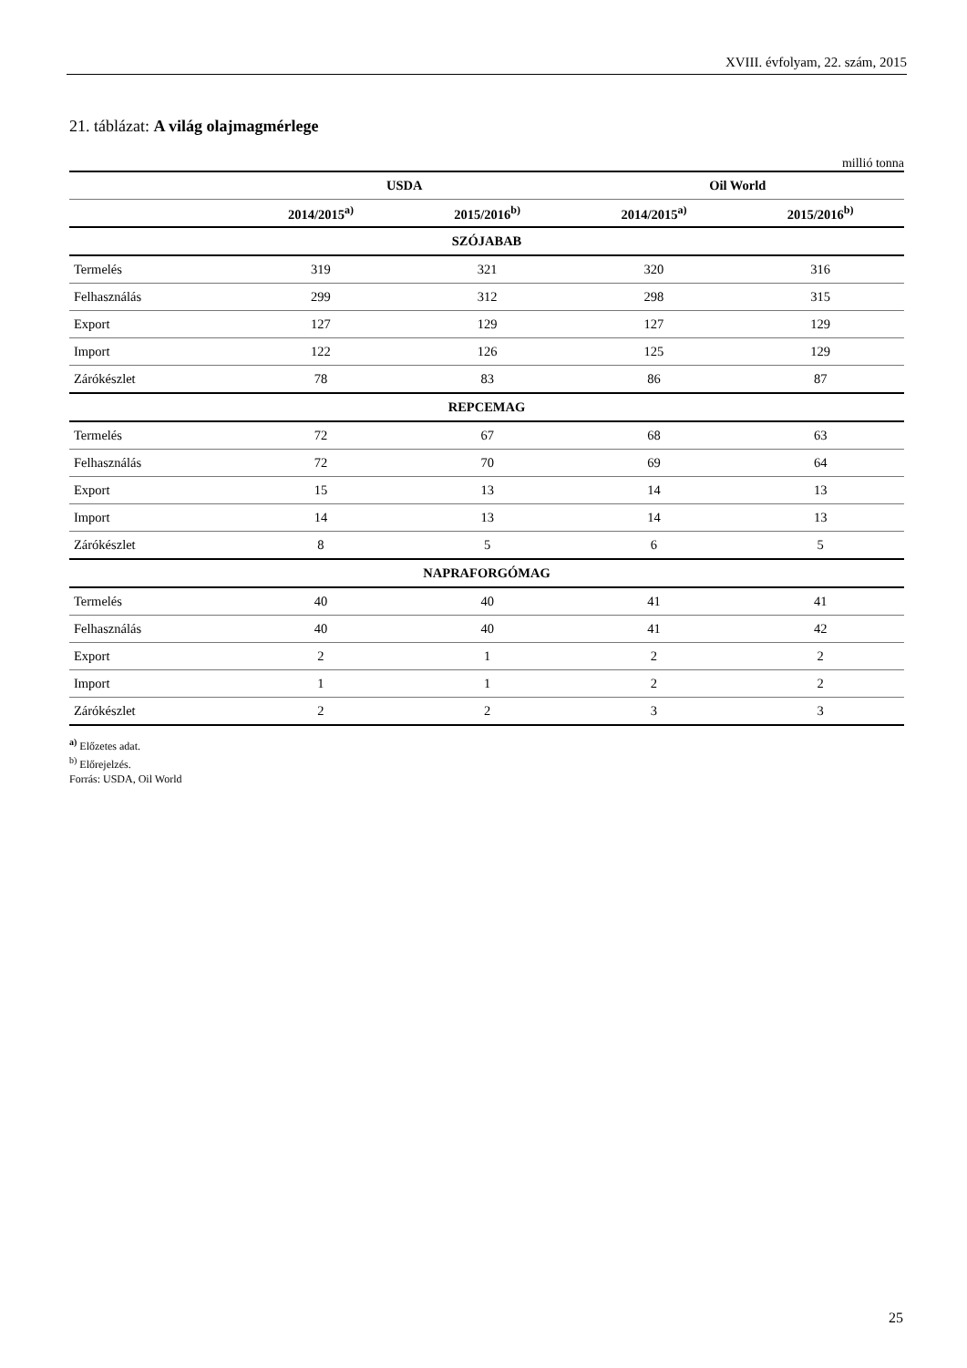XVIII. évfolyam, 22. szám, 2015
21. táblázat: A világ olajmagmérlege
millió tonna
| | USDA | | Oil World | |
| --- | --- | --- | --- | --- |
| | 2014/2015<sup>a)</sup> | 2015/2016<sup>b)</sup> | 2014/2015<sup>a)</sup> | 2015/2016<sup>b)</sup> |
| SZÓJABAB | | | | |
| Termelés | 319 | 321 | 320 | 316 |
| Felhasználás | 299 | 312 | 298 | 315 |
| Export | 127 | 129 | 127 | 129 |
| Import | 122 | 126 | 125 | 129 |
| Zárókészlet | 78 | 83 | 86 | 87 |
| REPCEMAG | | | | |
| Termelés | 72 | 67 | 68 | 63 |
| Felhasználás | 72 | 70 | 69 | 64 |
| Export | 15 | 13 | 14 | 13 |
| Import | 14 | 13 | 14 | 13 |
| Zárókészlet | 8 | 5 | 6 | 5 |
| NAPRAFORGÓMAG | | | | |
| Termelés | 40 | 40 | 41 | 41 |
| Felhasználás | 40 | 40 | 41 | 42 |
| Export | 2 | 1 | 2 | 2 |
| Import | 1 | 1 | 2 | 2 |
| Zárókészlet | 2 | 2 | 3 | 3 |
<sup>a)</sup> Előzetes adat.
<sup>b)</sup> Előrejelzés.
Forrás: USDA, Oil World
25